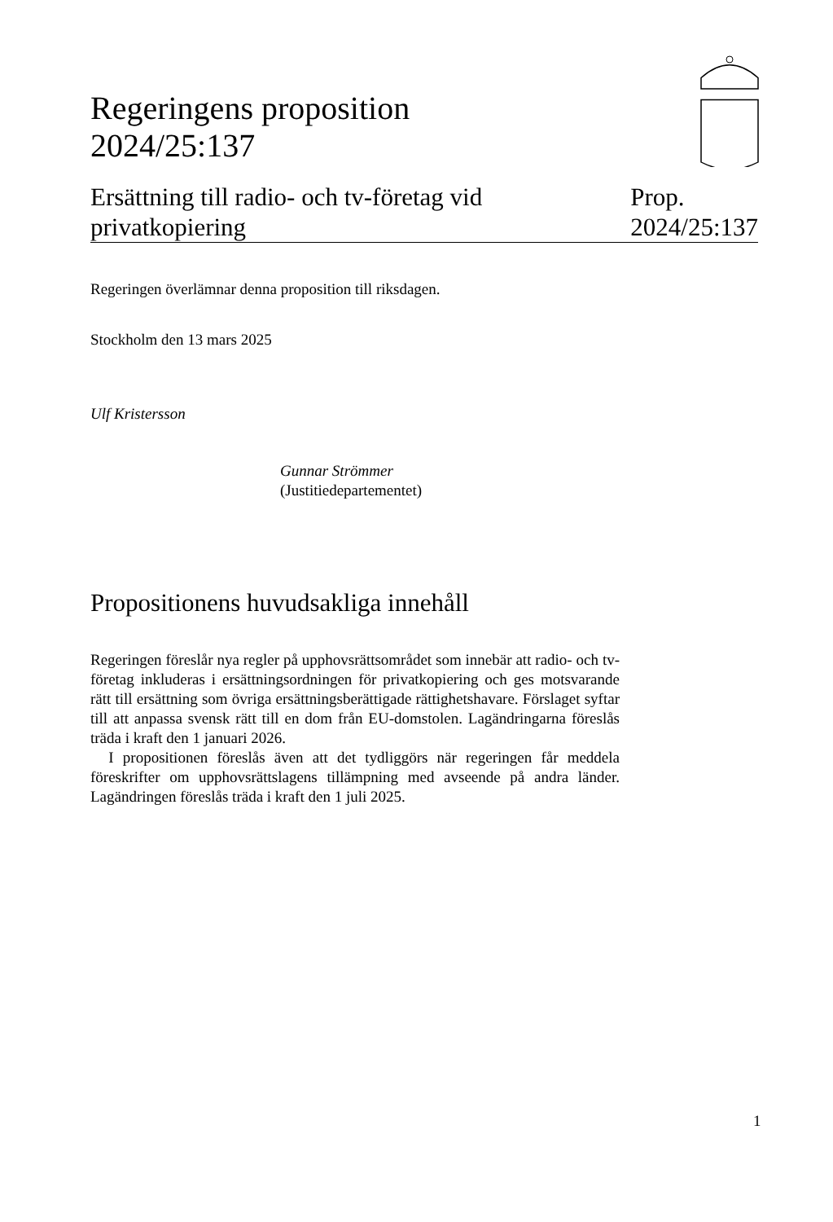Regeringens proposition
2024/25:137
Ersättning till radio- och tv-företag vid
privatkopiering
Prop.
2024/25:137
Regeringen överlämnar denna proposition till riksdagen.
Stockholm den 13 mars 2025
Ulf Kristersson
Gunnar Strömmer
(Justitiedepartementet)
Propositionens huvudsakliga innehåll
Regeringen föreslår nya regler på upphovsrättsområdet som innebär att radio- och tv-företag inkluderas i ersättningsordningen för privatkopiering och ges motsvarande rätt till ersättning som övriga ersättningsberättigade rättighetshavare. Förslaget syftar till att anpassa svensk rätt till en dom från EU-domstolen. Lagändringarna föreslås träda i kraft den 1 januari 2026.
I propositionen föreslås även att det tydliggörs när regeringen får meddela föreskrifter om upphovsrättslagens tillämpning med avseende på andra länder. Lagändringen föreslås träda i kraft den 1 juli 2025.
1